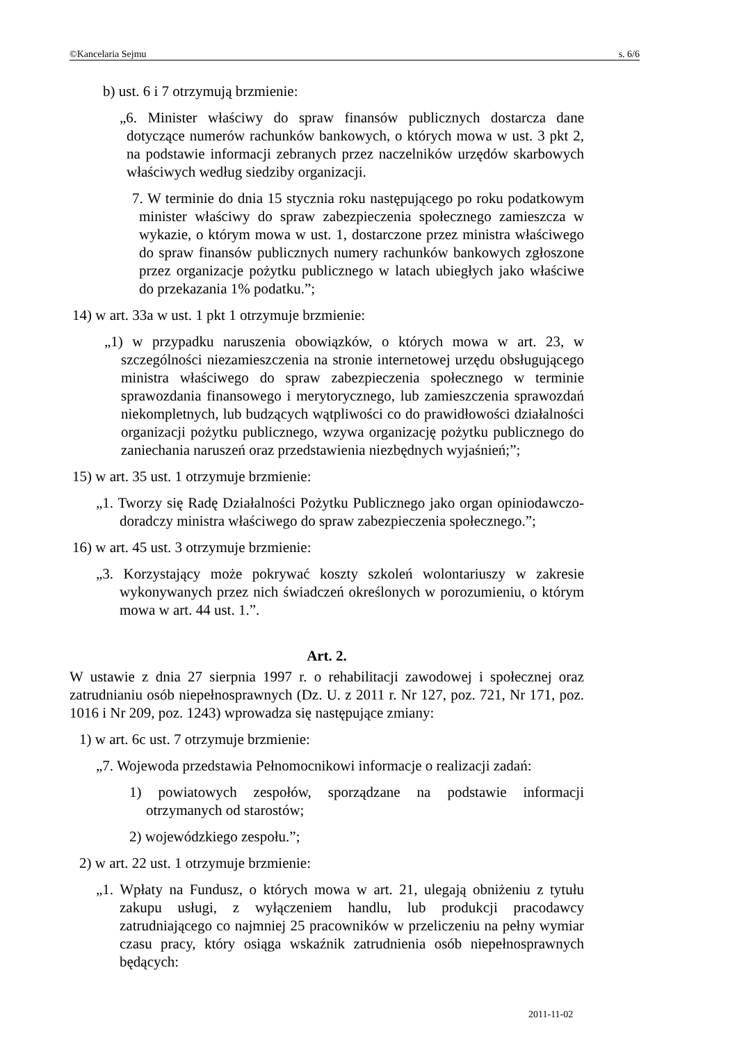©Kancelaria Sejmu s. 6/6
b) ust. 6 i 7 otrzymują brzmienie:
„6. Minister właściwy do spraw finansów publicznych dostarcza dane dotyczące numerów rachunków bankowych, o których mowa w ust. 3 pkt 2, na podstawie informacji zebranych przez naczelników urzędów skarbowych właściwych według siedziby organizacji.
7. W terminie do dnia 15 stycznia roku następującego po roku podatkowym minister właściwy do spraw zabezpieczenia społecznego zamieszcza w wykazie, o którym mowa w ust. 1, dostarczone przez ministra właściwego do spraw finansów publicznych numery rachunków bankowych zgłoszone przez organizacje pożytku publicznego w latach ubiegłych jako właściwe do przekazania 1% podatku.”;
14) w art. 33a w ust. 1 pkt 1 otrzymuje brzmienie:
„1) w przypadku naruszenia obowiązków, o których mowa w art. 23, w szczególności niezamieszczenia na stronie internetowej urzędu obsługującego ministra właściwego do spraw zabezpieczenia społecznego w terminie sprawozdania finansowego i merytorycznego, lub zamieszczenia sprawozdań niekompletnych, lub budzących wątpliwości co do prawidłowości działalności organizacji pożytku publicznego, wzywa organizację pożytku publicznego do zaniechania naruszeń oraz przedstawienia niezbędnych wyjaśnień;”;
15) w art. 35 ust. 1 otrzymuje brzmienie:
„1. Tworzy się Radę Działalności Pożytku Publicznego jako organ opiniodawczo-doradczy ministra właściwego do spraw zabezpieczenia społecznego.”;
16) w art. 45 ust. 3 otrzymuje brzmienie:
„3. Korzystający może pokrywać koszty szkoleń wolontariuszy w zakresie wykonywanych przez nich świadczeń określonych w porozumieniu, o którym mowa w art. 44 ust. 1.”.
Art. 2.
W ustawie z dnia 27 sierpnia 1997 r. o rehabilitacji zawodowej i społecznej oraz zatrudnianiu osób niepełnosprawnych (Dz. U. z 2011 r. Nr 127, poz. 721, Nr 171, poz. 1016 i Nr 209, poz. 1243) wprowadza się następujące zmiany:
1) w art. 6c ust. 7 otrzymuje brzmienie:
„7. Wojewoda przedstawia Pełnomocnikowi informacje o realizacji zadań:
1) powiatowych zespołów, sporządzane na podstawie informacji otrzymanych od starostów;
2) wojewódzkiego zespołu.”;
2) w art. 22 ust. 1 otrzymuje brzmienie:
„1. Wpłaty na Fundusz, o których mowa w art. 21, ulegają obniżeniu z tytułu zakupu usługi, z wyłączeniem handlu, lub produkcji pracodawcy zatrudniającego co najmniej 25 pracowników w przeliczeniu na pełny wymiar czasu pracy, który osiąga wskaźnik zatrudnienia osób niepełnosprawnych będących:
2011-11-02